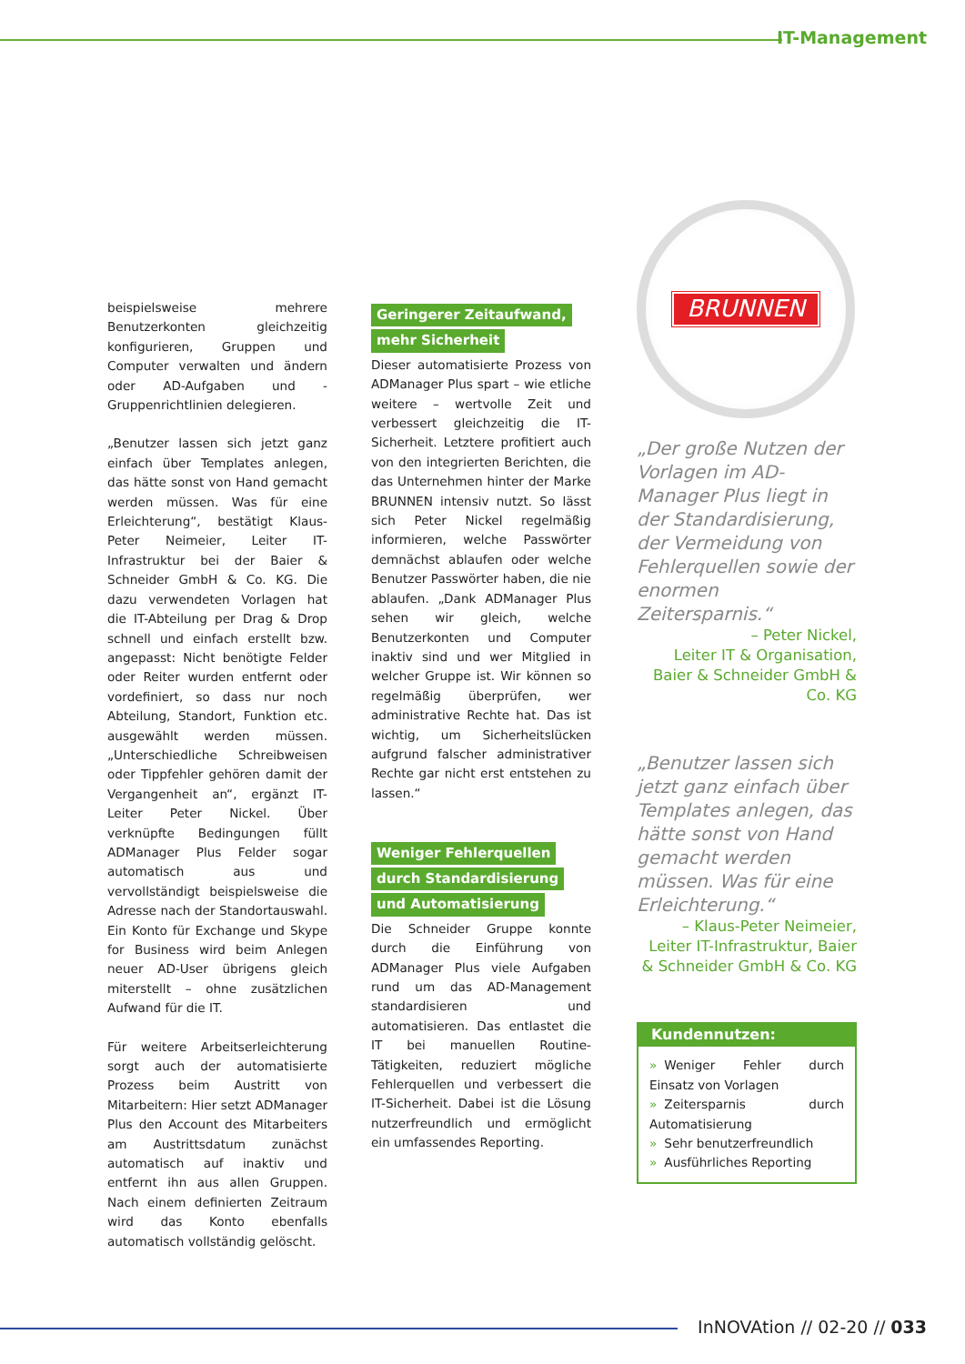IT-Management
beispielsweise mehrere Benutzerkonten gleichzeitig konfigurieren, Gruppen und Computer verwalten und ändern oder AD-Aufgaben und -Gruppenrichtlinien delegieren.
„Benutzer lassen sich jetzt ganz einfach über Templates anlegen, das hätte sonst von Hand gemacht werden müssen. Was für eine Erleichterung“, bestätigt Klaus-Peter Neimeier, Leiter IT-Infrastruktur bei der Baier & Schneider GmbH & Co. KG. Die dazu verwendeten Vorlagen hat die IT-Abteilung per Drag & Drop schnell und einfach erstellt bzw. angepasst: Nicht benötigte Felder oder Reiter wurden entfernt oder vordefiniert, so dass nur noch Abteilung, Standort, Funktion etc. ausgewählt werden müssen. „Unterschiedliche Schreibweisen oder Tippfehler gehören damit der Vergangenheit an“, ergänzt IT-Leiter Peter Nickel. Über verknüpfte Bedingungen füllt ADManager Plus Felder sogar automatisch aus und vervollständigt beispielsweise die Adresse nach der Standortauswahl. Ein Konto für Exchange und Skype for Business wird beim Anlegen neuer AD-User übrigens gleich miterstellt – ohne zusätzlichen Aufwand für die IT.
Für weitere Arbeitserleichterung sorgt auch der automatisierte Prozess beim Austritt von Mitarbeitern: Hier setzt ADManager Plus den Account des Mitarbeiters am Austrittsdatum zunächst automatisch auf inaktiv und entfernt ihn aus allen Gruppen. Nach einem definierten Zeitraum wird das Konto ebenfalls automatisch vollständig gelöscht.
Geringerer Zeitaufwand,
mehr Sicherheit
Dieser automatisierte Prozess von ADManager Plus spart – wie etliche weitere – wertvolle Zeit und verbessert gleichzeitig die IT-Sicherheit. Letztere profitiert auch von den integrierten Berichten, die das Unternehmen hinter der Marke BRUNNEN intensiv nutzt. So lässt sich Peter Nickel regelmäßig informieren, welche Passwörter demnächst ablaufen oder welche Benutzer Passwörter haben, die nie ablaufen. „Dank ADManager Plus sehen wir gleich, welche Benutzerkonten und Computer inaktiv sind und wer Mitglied in welcher Gruppe ist. Wir können so regelmäßig überprüfen, wer administrative Rechte hat. Das ist wichtig, um Sicherheitslücken aufgrund falscher administrativer Rechte gar nicht erst entstehen zu lassen.“
Weniger Fehlerquellen
durch Standardisierung
und Automatisierung
Die Schneider Gruppe konnte durch die Einführung von ADManager Plus viele Aufgaben rund um das AD-Management standardisieren und automatisieren. Das entlastet die IT bei manuellen Routine-Tätigkeiten, reduziert mögliche Fehlerquellen und verbessert die IT-Sicherheit. Dabei ist die Lösung nutzerfreundlich und ermöglicht ein umfassendes Reporting.
BRUNNEN
„Der große Nutzen der Vorlagen im AD-Manager Plus liegt in der Standardisierung, der Vermeidung von Fehlerquellen sowie der enormen Zeitersparnis.“
– Peter Nickel,
Leiter IT & Organisation, Baier & Schneider GmbH & Co. KG
„Benutzer lassen sich jetzt ganz einfach über Templates anlegen, das hätte sonst von Hand gemacht werden müssen. Was für eine Erleichterung.“
– Klaus-Peter Neimeier,
Leiter IT-Infrastruktur, Baier & Schneider GmbH & Co. KG
Kundennutzen:
» Weniger Fehler durch Einsatz von Vorlagen
» Zeitersparnis durch Automatisierung
» Sehr benutzerfreundlich
» Ausführliches Reporting
InNOVAtion // 02-20 // 033